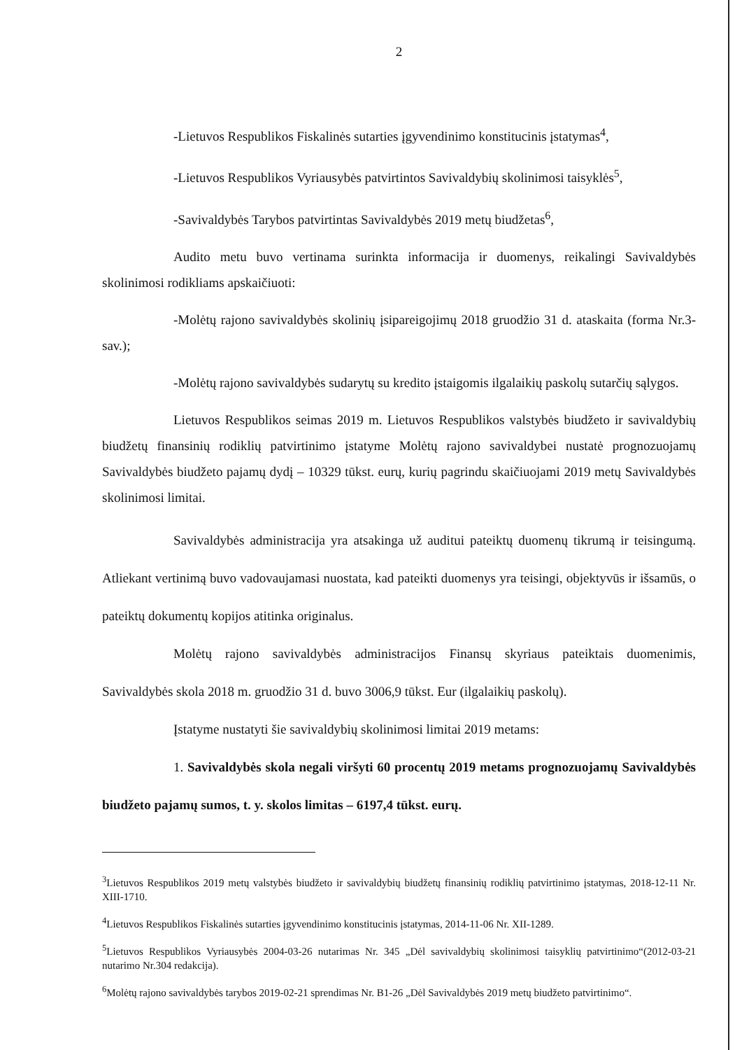2
-Lietuvos Respublikos Fiskalinės sutarties įgyvendinimo konstitucinis įstatymas<sup>4</sup>,
-Lietuvos Respublikos Vyriausybės patvirtintos Savivaldybių skolinimosi taisyklės<sup>5</sup>,
-Savivaldybės Tarybos patvirtintas Savivaldybės 2019 metų biudžetas<sup>6</sup>,
Audito metu buvo vertinama surinkta informacija ir duomenys, reikalingi Savivaldybės skolinimosi rodikliams apskaičiuoti:
-Molėtų rajono savivaldybės skolinių įsipareigojimų 2018 gruodžio 31 d. ataskaita (forma Nr.3-sav.);
-Molėtų rajono savivaldybės sudarytų su kredito įstaigomis ilgalaikių paskolų sutarčių sąlygos.
Lietuvos Respublikos seimas 2019 m. Lietuvos Respublikos valstybės biudžeto ir savivaldybių biudžetų finansinių rodiklių patvirtinimo įstatyme Molėtų rajono savivaldybei nustatė prognozuojamų Savivaldybės biudžeto pajamų dydį – 10329 tūkst. eurų, kurių pagrindu skaičiuojami 2019 metų Savivaldybės skolinimosi limitai.
Savivaldybės administracija yra atsakinga už auditui pateiktų duomenų tikrumą ir teisingumą. Atliekant vertinimą buvo vadovaujamasi nuostata, kad pateikti duomenys yra teisingi, objektyvūs ir išsamūs, o pateiktų dokumentų kopijos atitinka originalus.
Molėtų rajono savivaldybės administracijos Finansų skyriaus pateiktais duomenimis, Savivaldybės skola 2018 m. gruodžio 31 d. buvo 3006,9 tūkst. Eur (ilgalaikių paskolų).
Įstatyme nustatyti šie savivaldybių skolinimosi limitai 2019 metams:
1. Savivaldybės skola negali viršyti 60 procentų 2019 metams prognozuojamų Savivaldybės biudžeto pajamų sumos, t. y. skolos limitas – 6197,4 tūkst. eurų.
<sup>3</sup> Lietuvos Respublikos 2019 metų valstybės biudžeto ir savivaldybių biudžetų finansinių rodiklių patvirtinimo įstatymas, 2018-12-11 Nr. XIII-1710.
<sup>4</sup> Lietuvos Respublikos Fiskalinės sutarties įgyvendinimo konstitucinis įstatymas, 2014-11-06 Nr. XII-1289.
<sup>5</sup> Lietuvos Respublikos Vyriausybės 2004-03-26 nutarimas Nr. 345 „Dėl savivaldybių skolinimosi taisyklių patvirtinimo“(2012-03-21 nutarimo Nr.304 redakcija).
<sup>6</sup> Molėtų rajono savivaldybės tarybos 2019-02-21 sprendimas Nr. B1-26 „Dėl Savivaldybės 2019 metų biudžeto patvirtinimo“.